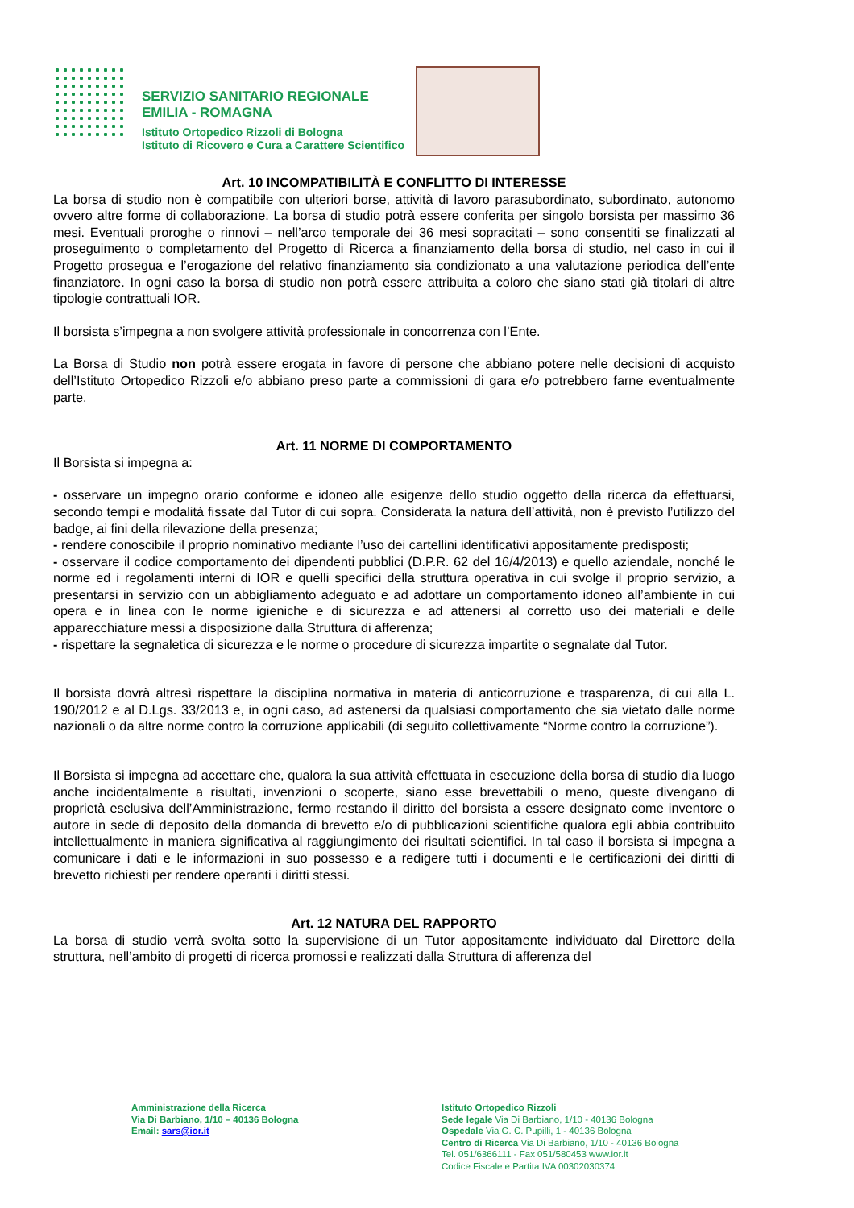SERVIZIO SANITARIO REGIONALE
EMILIA - ROMAGNA
Istituto Ortopedico Rizzoli di Bologna
Istituto di Ricovero e Cura a Carattere Scientifico
Art. 10 INCOMPATIBILITÀ E CONFLITTO DI INTERESSE
La borsa di studio non è compatibile con ulteriori borse, attività di lavoro parasubordinato, subordinato, autonomo ovvero altre forme di collaborazione. La borsa di studio potrà essere conferita per singolo borsista per massimo 36 mesi. Eventuali proroghe o rinnovi – nell’arco temporale dei 36 mesi sopracitati – sono consentiti se finalizzati al proseguimento o completamento del Progetto di Ricerca a finanziamento della borsa di studio, nel caso in cui il Progetto prosegua e l’erogazione del relativo finanziamento sia condizionato a una valutazione periodica dell’ente finanziatore. In ogni caso la borsa di studio non potrà essere attribuita a coloro che siano stati già titolari di altre tipologie contrattuali IOR.
Il borsista s’impegna a non svolgere attività professionale in concorrenza con l’Ente.
La Borsa di Studio non potrà essere erogata in favore di persone che abbiano potere nelle decisioni di acquisto dell’Istituto Ortopedico Rizzoli e/o abbiano preso parte a commissioni di gara e/o potrebbero farne eventualmente parte.
Art. 11 NORME DI COMPORTAMENTO
Il Borsista si impegna a:
- osservare un impegno orario conforme e idoneo alle esigenze dello studio oggetto della ricerca da effettuarsi, secondo tempi e modalità fissate dal Tutor di cui sopra. Considerata la natura dell’attività, non è previsto l’utilizzo del badge, ai fini della rilevazione della presenza;
- rendere conoscibile il proprio nominativo mediante l’uso dei cartellini identificativi appositamente predisposti;
- osservare il codice comportamento dei dipendenti pubblici (D.P.R. 62 del 16/4/2013) e quello aziendale, nonché le norme ed i regolamenti interni di IOR e quelli specifici della struttura operativa in cui svolge il proprio servizio, a presentarsi in servizio con un abbigliamento adeguato e ad adottare un comportamento idoneo all’ambiente in cui opera e in linea con le norme igieniche e di sicurezza e ad attenersi al corretto uso dei materiali e delle apparecchiature messi a disposizione dalla Struttura di afferenza;
- rispettare la segnaletica di sicurezza e le norme o procedure di sicurezza impartite o segnalate dal Tutor.
Il borsista dovrà altresì rispettare la disciplina normativa in materia di anticorruzione e trasparenza, di cui alla L. 190/2012 e al D.Lgs. 33/2013 e, in ogni caso, ad astenersi da qualsiasi comportamento che sia vietato dalle norme nazionali o da altre norme contro la corruzione applicabili (di seguito collettivamente “Norme contro la corruzione”).
Il Borsista si impegna ad accettare che, qualora la sua attività effettuata in esecuzione della borsa di studio dia luogo anche incidentalmente a risultati, invenzioni o scoperte, siano esse brevettabili o meno, queste divengano di proprietà esclusiva dell’Amministrazione, fermo restando il diritto del borsista a essere designato come inventore o autore in sede di deposito della domanda di brevetto e/o di pubblicazioni scientifiche qualora egli abbia contribuito intellettualmente in maniera significativa al raggiungimento dei risultati scientifici. In tal caso il borsista si impegna a comunicare i dati e le informazioni in suo possesso e a redigere tutti i documenti e le certificazioni dei diritti di brevetto richiesti per rendere operanti i diritti stessi.
Art. 12 NATURA DEL RAPPORTO
La borsa di studio verrà svolta sotto la supervisione di un Tutor appositamente individuato dal Direttore della struttura, nell’ambito di progetti di ricerca promossi e realizzati dalla Struttura di afferenza del
Amministrazione della Ricerca
Via Di Barbiano, 1/10 – 40136 Bologna
Email: sars@ior.it
Istituto Ortopedico Rizzoli
Sede legale Via Di Barbiano, 1/10 - 40136 Bologna
Ospedale Via G. C. Pupilli, 1 - 40136 Bologna
Centro di Ricerca Via Di Barbiano, 1/10 - 40136 Bologna
Tel. 051/6366111 - Fax 051/580453 www.ior.it
Codice Fiscale e Partita IVA 00302030374